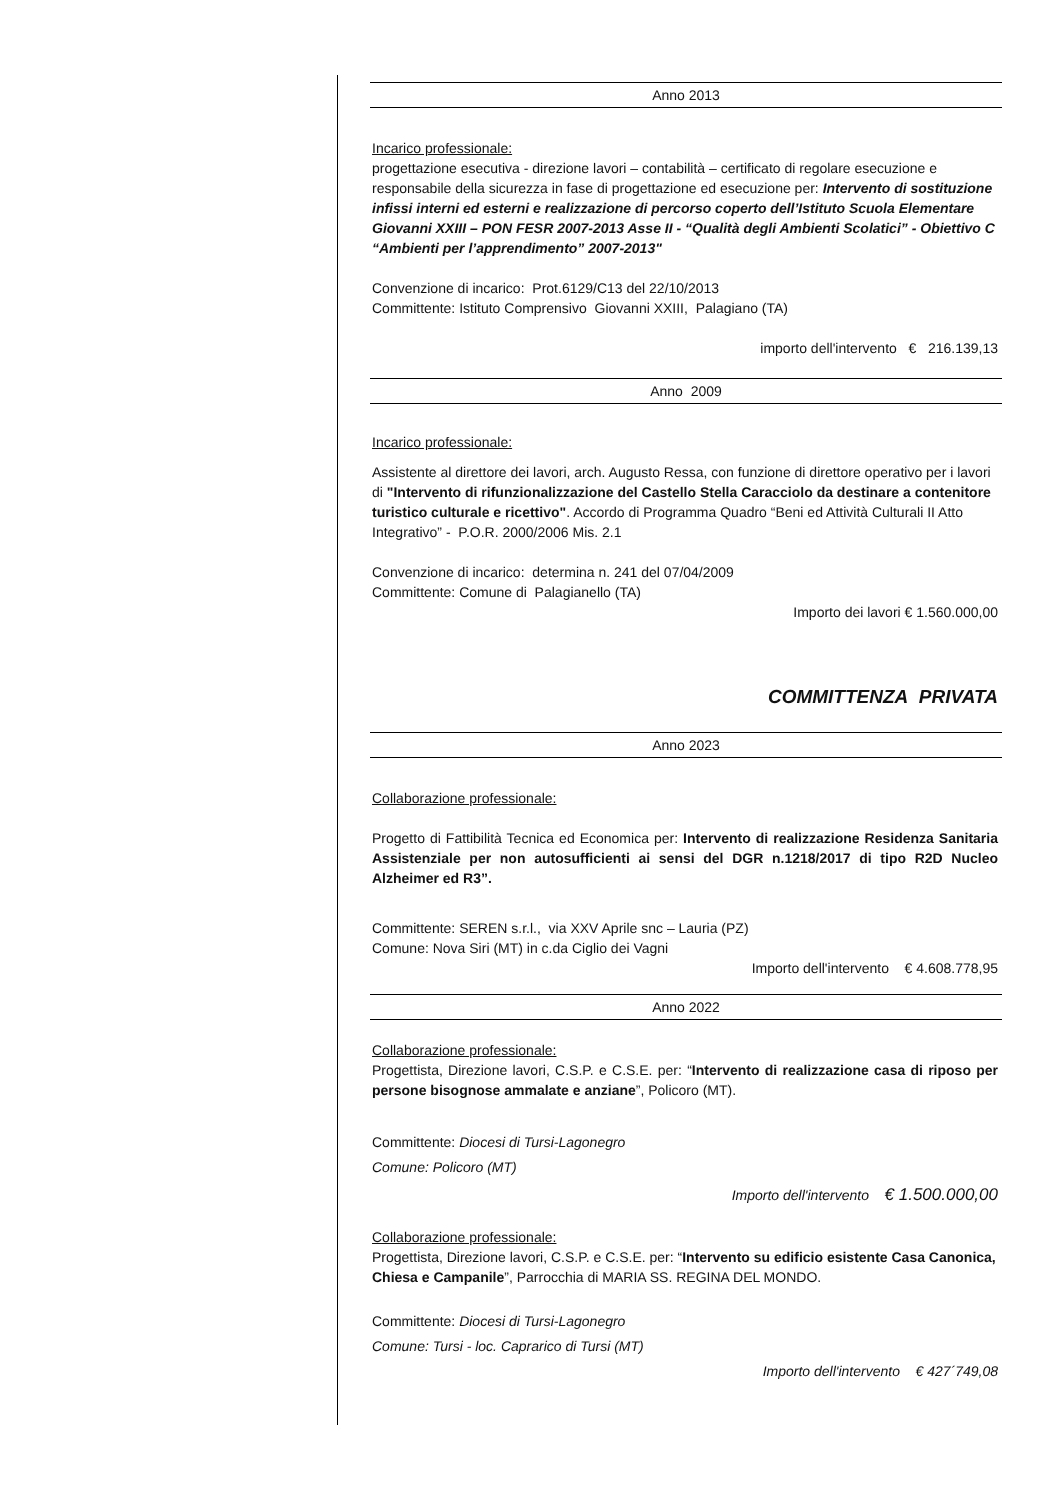Anno 2013
Incarico professionale:
progettazione esecutiva - direzione lavori – contabilità – certificato di regolare esecuzione e responsabile della sicurezza in fase di progettazione ed esecuzione per: Intervento di sostituzione infissi interni ed esterni e realizzazione di percorso coperto dell’Istituto Scuola Elementare Giovanni XXIII – PON FESR 2007-2013 Asse II - “Qualità degli Ambienti Scolatici” - Obiettivo C “Ambienti per l’apprendimento” 2007-2013"
Convenzione di incarico: Prot.6129/C13 del 22/10/2013
Committente: Istituto Comprensivo Giovanni XXIII, Palagiano (TA)
importo dell'intervento € 216.139,13
Anno 2009
Incarico professionale:
Assistente al direttore dei lavori, arch. Augusto Ressa, con funzione di direttore operativo per i lavori di "Intervento di rifunzionalizzazione del Castello Stella Caracciolo da destinare a contenitore turistico culturale e ricettivo". Accordo di Programma Quadro “Beni ed Attività Culturali II Atto Integrativo” - P.O.R. 2000/2006 Mis. 2.1
Convenzione di incarico: determina n. 241 del 07/04/2009
Committente: Comune di Palagianello (TA)
Importo dei lavori € 1.560.000,00
COMMITTENZA PRIVATA
Anno 2023
Collaborazione professionale:
Progetto di Fattibilità Tecnica ed Economica per: Intervento di realizzazione Residenza Sanitaria Assistenziale per non autosufficienti ai sensi del DGR n.1218/2017 di tipo R2D Nucleo Alzheimer ed R3”.
Committente: SEREN s.r.l., via XXV Aprile snc – Lauria (PZ)
Comune: Nova Siri (MT) in c.da Ciglio dei Vagni
Importo dell'intervento € 4.608.778,95
Anno 2022
Collaborazione professionale:
Progettista, Direzione lavori, C.S.P. e C.S.E. per: “Intervento di realizzazione casa di riposo per persone bisognose ammalate e anziane”, Policoro (MT).
Committente: Diocesi di Tursi-Lagonegro
Comune: Policoro (MT)
Importo dell'intervento € 1.500.000,00
Collaborazione professionale:
Progettista, Direzione lavori, C.S.P. e C.S.E. per: “Intervento su edificio esistente Casa Canonica, Chiesa e Campanile”, Parrocchia di MARIA SS. REGINA DEL MONDO.
Committente: Diocesi di Tursi-Lagonegro
Comune: Tursi - loc. Caprarico di Tursi (MT)
Importo dell'intervento € 427´749,08